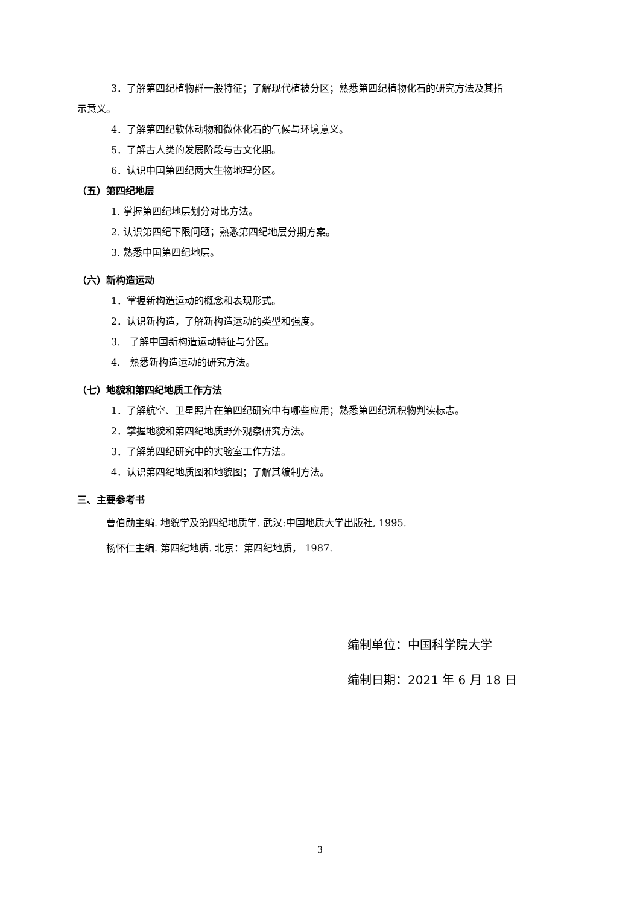3．了解第四纪植物群一般特征；了解现代植被分区；熟悉第四纪植物化石的研究方法及其指
示意义。
4．了解第四纪软体动物和微体化石的气候与环境意义。
5．了解古人类的发展阶段与古文化期。
6．认识中国第四纪两大生物地理分区。
（五）第四纪地层
1. 掌握第四纪地层划分对比方法。
2. 认识第四纪下限问题；熟悉第四纪地层分期方案。
3. 熟悉中国第四纪地层。
（六）新构造运动
1．掌握新构造运动的概念和表现形式。
2．认识新构造，了解新构造运动的类型和强度。
3. 了解中国新构造运动特征与分区。
4. 熟悉新构造运动的研究方法。
（七）地貌和第四纪地质工作方法
1．了解航空、卫星照片在第四纪研究中有哪些应用；熟悉第四纪沉积物判读标志。
2．掌握地貌和第四纪地质野外观察研究方法。
3．了解第四纪研究中的实验室工作方法。
4．认识第四纪地质图和地貌图；了解其编制方法。
三、主要参考书
曹伯勋主编. 地貌学及第四纪地质学. 武汉:中国地质大学出版社, 1995.
杨怀仁主编. 第四纪地质. 北京：第四纪地质， 1987.
编制单位：中国科学院大学
编制日期：2021 年 6 月 18 日
3